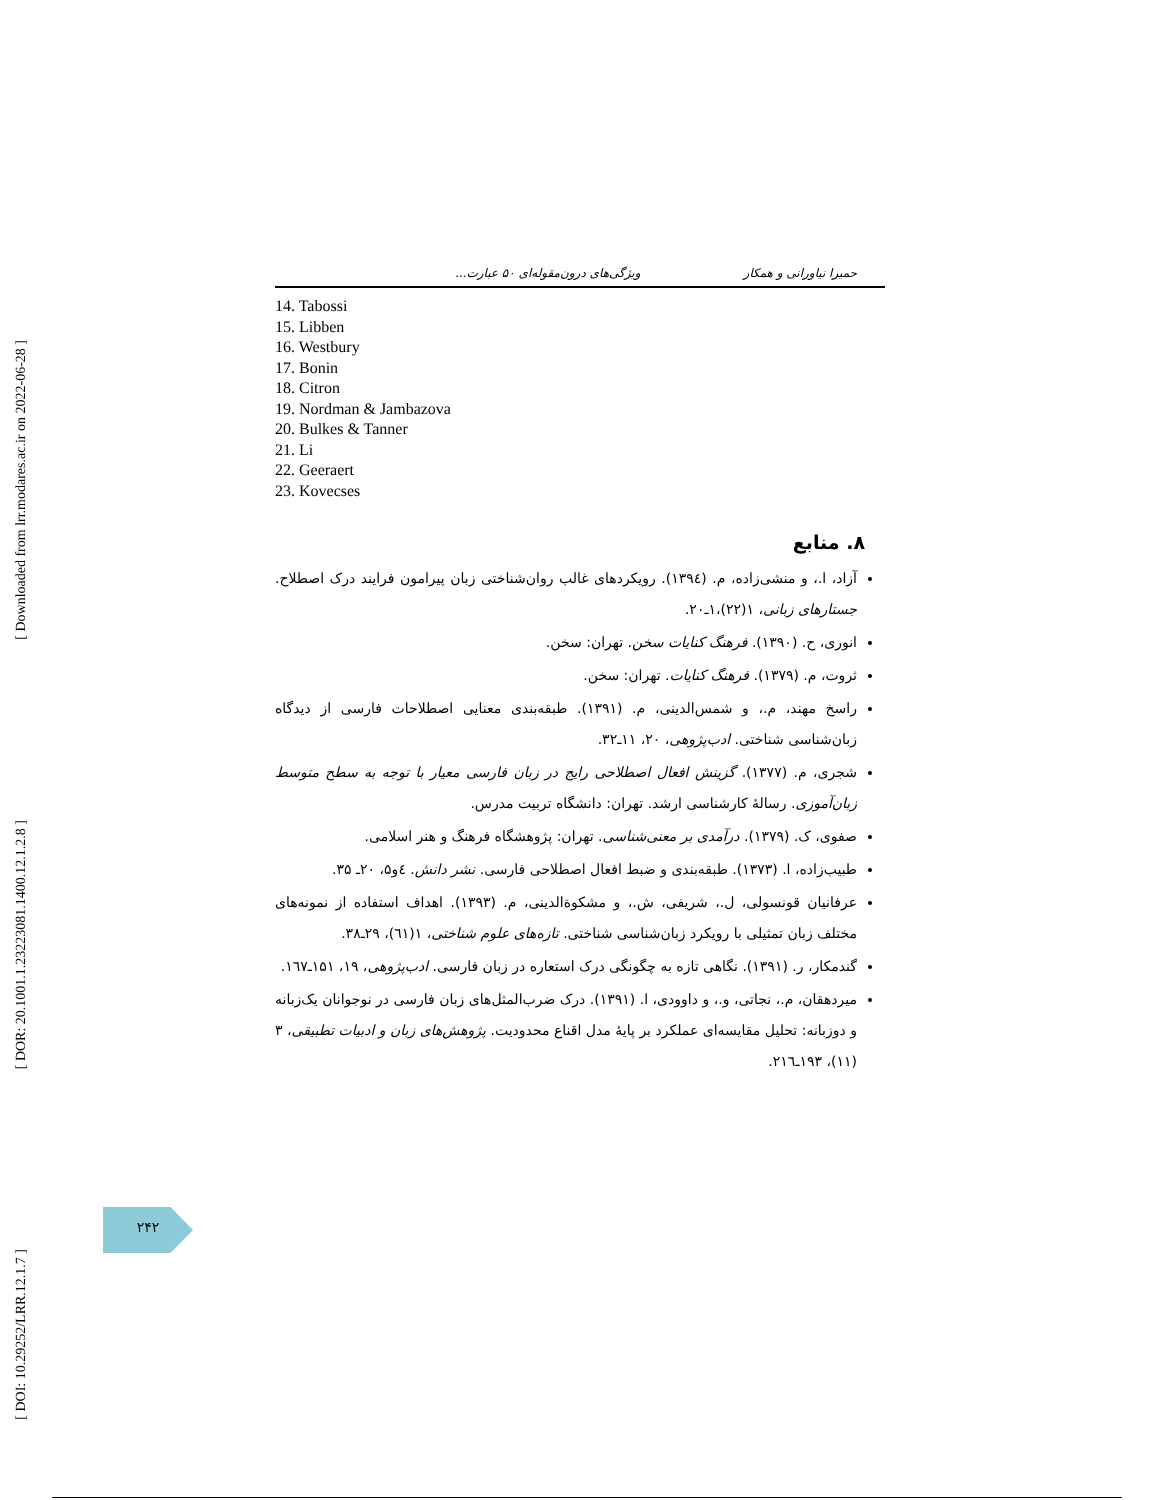[ Downloaded from lrr.modares.ac.ir on 2022-06-28 ]
[ DOR: 20.1001.1.23223081.1400.12.1.2.8 ]
[ DOI: 10.29252/LRR.12.1.7 ]
حمیرا نیاورانی و همکار ویژگی‌های درون‌مقوله‌ای ۵۰ عبارت...
14. Tabossi
15. Libben
16. Westbury
17. Bonin
18. Citron
19. Nordman & Jambazova
20. Bulkes & Tanner
21. Li
22. Geeraert
23. Kovecses
۸. منابع
آزاد، ا.، و منشی‌زاده، م. (۱۳۹٤). رویکردهای غالب روان‌شناختی زبان پیرامون فرایند درک اصطلاح. جستارهای زبانی، ۱(۲۲)،۱ـ۲۰.
انوری، ح. (۱۳۹۰). فرهنگ کنایات سخن. تهران: سخن.
ثروت، م. (۱۳۷۹). فرهنگ کنایات. تهران: سخن.
راسخ مهند، م.، و شمس‌الدینی، م. (۱۳۹۱). طبقه‌بندی معنایی اصطلاحات فارسی از دیدگاه زبان‌شناسی شناختی. ادب‌پژوهی، ۲۰، ۱۱ـ۳۲.
شجری، م. (۱۳۷۷). گزینش افعال اصطلاحی رایج در زبان فارسی معیار با توجه به سطح متوسط زبان‌آموزی. رسالهٔ کارشناسی ارشد. تهران: دانشگاه تربیت مدرس.
صفوی، ک. (۱۳۷۹). درآمدی بر معنی‌شناسی. تهران: پژوهشگاه فرهنگ و هنر اسلامی.
طبیب‌زاده، ا. (۱۳۷۳). طبقه‌بندی و ضبط افعال اصطلاحی فارسی. نشر دانش. ٤و۵، ۲۰ـ ۳۵.
عرفانیان قونسولی، ل.، شریفی، ش.، و مشکوةالدینی، م. (۱۳۹۳). اهداف استفاده از نمونه‌های مختلف زبان تمثیلی با رویکرد زبان‌شناسی شناختی. تازه‌های علوم شناختی، ۱(٦۱)، ۲۹ـ۳۸.
گندمکار، ر. (۱۳۹۱). نگاهی تازه به چگونگی درک استعاره در زبان فارسی. ادب‌پژوهی، ۱۹، ۱۵۱ـ۱٦۷.
میردهقان، م.، نجاتی، و.، و داوودی، ا. (۱۳۹۱). درک ضرب‌المثل‌های زبان فارسی در نوجوانان یک‌زبانه و دوزبانه: تحلیل مقایسه‌ای عملکرد بر پایهٔ مدل اقناع محدودیت. پژوهش‌های زبان و ادبیات تطبیقی، ۳ (۱۱)، ۱۹۳ـ۲۱٦.
۲۴۲